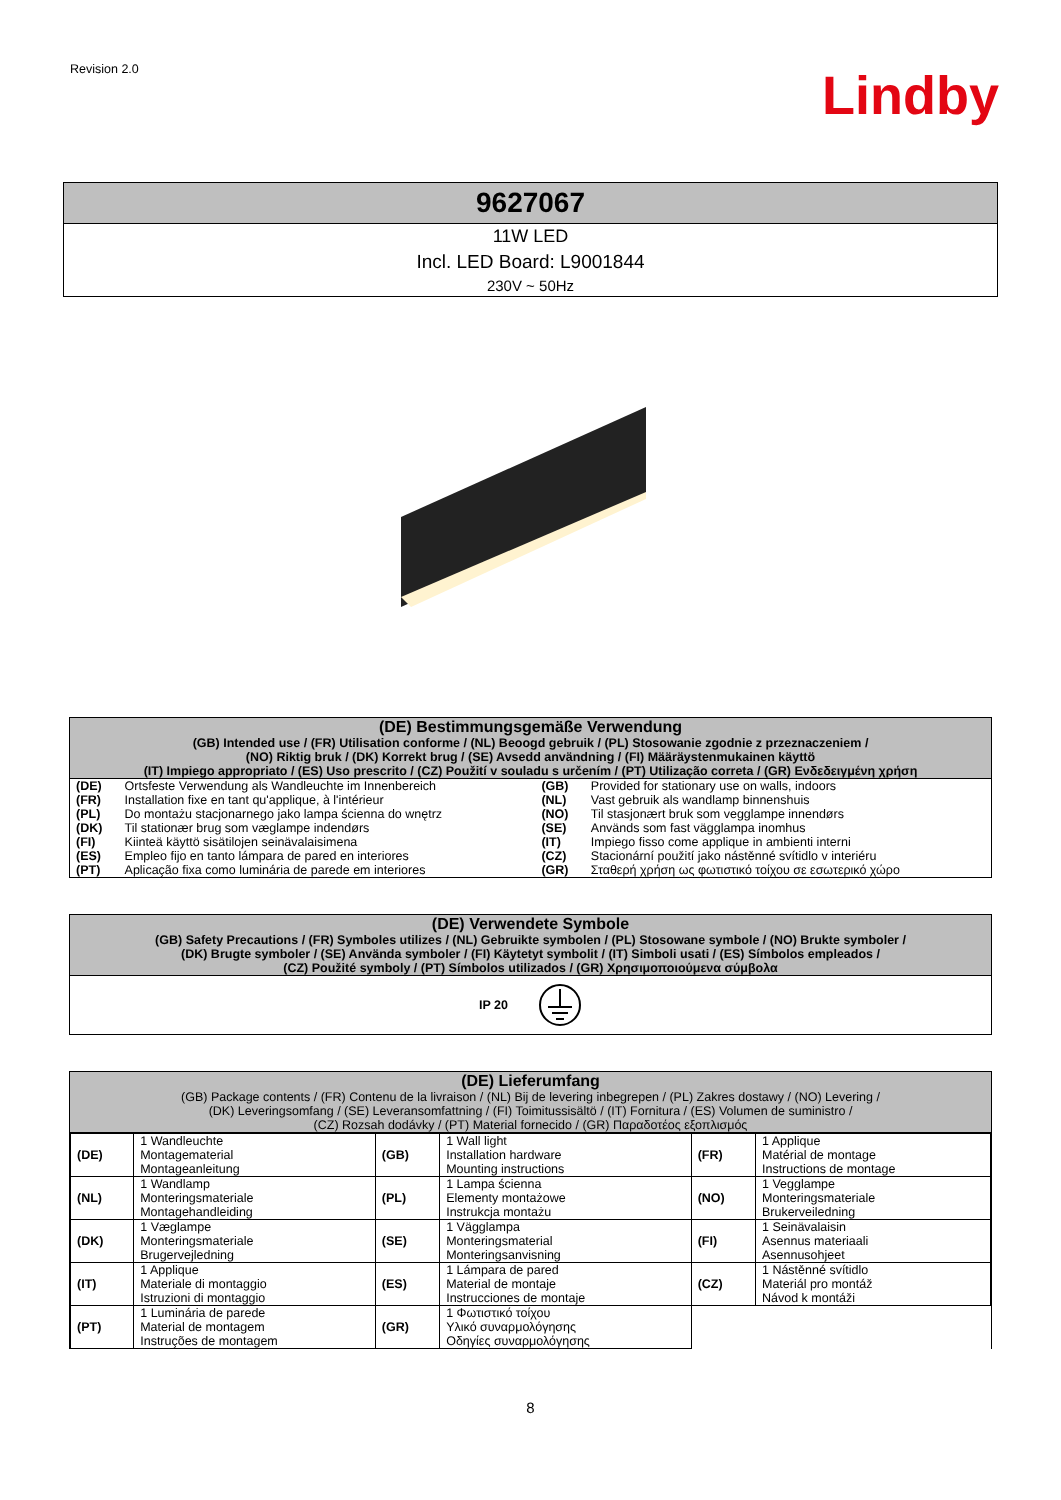Revision 2.0
Lindby
9627067
11W LED
Incl. LED Board: L9001844
230V ~ 50Hz
(DE) Bestimmungsgemäße Verwendung
(GB) Intended use / (FR) Utilisation conforme / (NL) Beoogd gebruik / (PL) Stosowanie zgodnie z przeznaczeniem /
(NO) Riktig bruk / (DK) Korrekt brug / (SE) Avsedd användning / (FI) Määräystenmukainen käyttö
(IT) Impiego appropriato / (ES) Uso prescrito / (CZ) Použití v souladu s určením / (PT) Utilização correta / (GR) Ενδεδειγμένη χρήση
| (DE) | Ortsfeste Verwendung als Wandleuchte im Innenbereich | (GB) | Provided for stationary use on walls, indoors |
| (FR) | Installation fixe en tant qu'applique, à l'intérieur | (NL) | Vast gebruik als wandlamp binnenshuis |
| (PL) | Do montażu stacjonarnego jako lampa ścienna do wnętrz | (NO) | Til stasjonært bruk som vegglampe innendørs |
| (DK) | Til stationær brug som væglampe indendørs | (SE) | Används som fast vägglampa inomhus |
| (FI) | Kiinteä käyttö sisätilojen seinävalaisimena | (IT) | Impiego fisso come applique in ambienti interni |
| (ES) | Empleo fijo en tanto lámpara de pared en interiores | (CZ) | Stacionární použití jako nástěnné svítidlo v interiéru |
| (PT) | Aplicação fixa como luminária de parede em interiores | (GR) | Σταθερή χρήση ως φωτιστικό τοίχου σε εσωτερικό χώρο |
(DE) Verwendete Symbole
(GB) Safety Precautions / (FR) Symboles utilizes / (NL) Gebruikte symbolen / (PL) Stosowane symbole / (NO) Brukte symboler /
(DK) Brugte symboler / (SE) Använda symboler / (FI) Käytetyt symbolit / (IT) Simboli usati / (ES) Símbolos empleados /
(CZ) Použité symboly / (PT) Símbolos utilizados / (GR) Χρησιμοποιούμενα σύμβολα
IP 20
(DE) Lieferumfang
(GB) Package contents / (FR) Contenu de la livraison / (NL) Bij de levering inbegrepen / (PL) Zakres dostawy / (NO) Levering /
(DK) Leveringsomfang / (SE) Leveransomfattning / (FI) Toimitussisältö / (IT) Fornitura / (ES) Volumen de suministro /
(CZ) Rozsah dodávky / (PT) Material fornecido / (GR) Παραδοτέος εξοπλισμός
| (DE) | 1 Wandleuchte Montagematerial Montageanleitung | (GB) | 1 Wall light Installation hardware Mounting instructions | (FR) | 1 Applique Matérial de montage Instructions de montage |
| (NL) | 1 Wandlamp Monteringsmateriale Montagehandleiding | (PL) | 1 Lampa ścienna Elementy montażowe Instrukcja montażu | (NO) | 1 Vegglampe Monteringsmateriale Brukerveiledning |
| (DK) | 1 Væglampe Monteringsmateriale Brugervejledning | (SE) | 1 Vägglampa Monteringsmaterial Monteringsanvisning | (FI) | 1 Seinävalaisin Asennus materiaali Asennusohjeet |
| (IT) | 1 Applique Materiale di montaggio Istruzioni di montaggio | (ES) | 1 Lámpara de pared Material de montaje Instrucciones de montaje | (CZ) | 1 Nástěnné svítidlo Materiál pro montáž Návod k montáži |
| (PT) | 1 Luminária de parede Material de montagem Instruções de montagem | (GR) | 1 Φωτιστικό τοίχου Υλικό συναρμολόγησης Οδηγίες συναρμολόγησης | | |
8